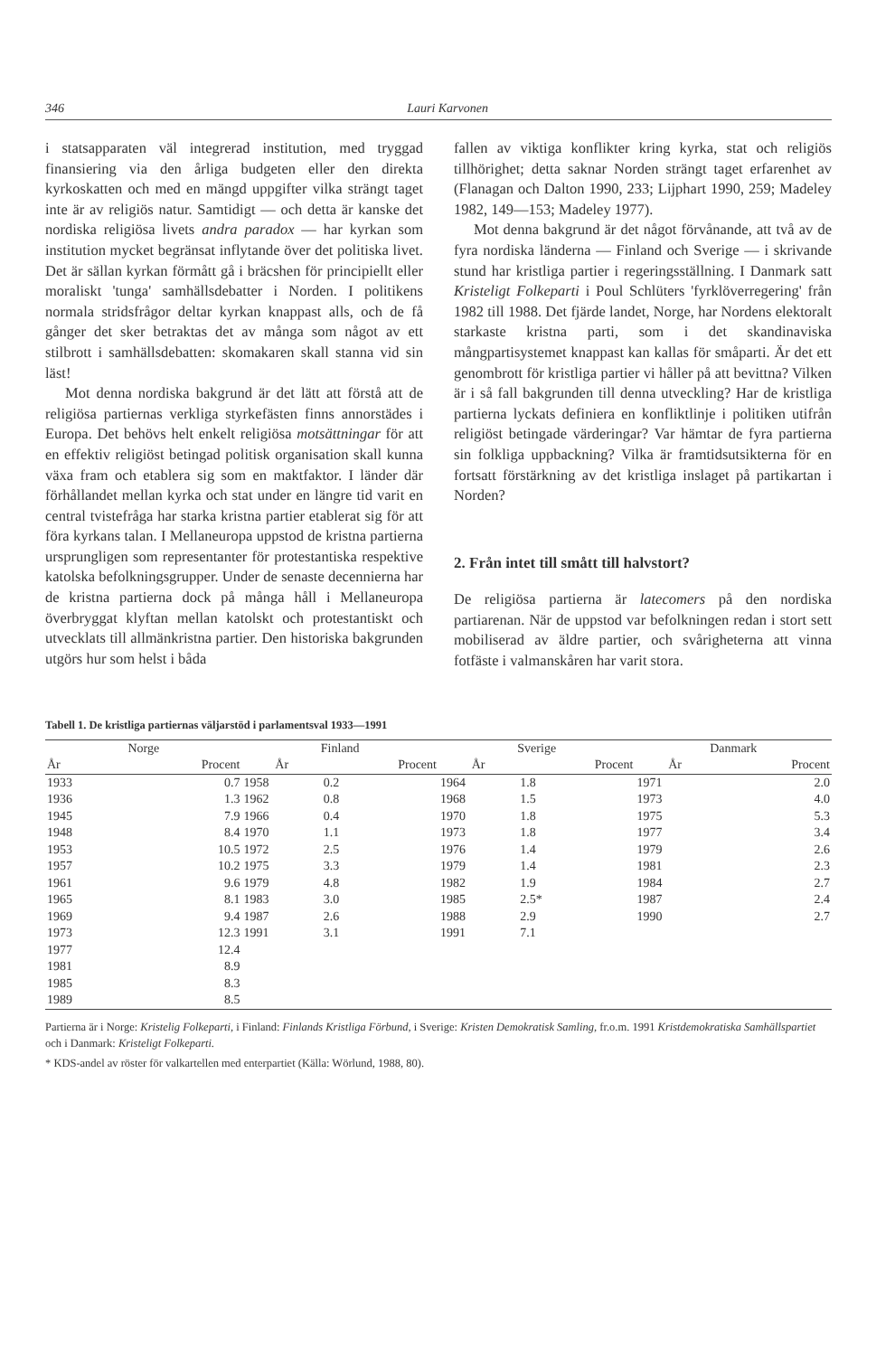346 Lauri Karvonen
i statsapparaten väl integrerad institution, med tryggad finansiering via den årliga budgeten eller den direkta kyrkoskatten och med en mängd uppgifter vilka strängt taget inte är av religiös natur. Samtidigt — och detta är kanske det nordiska religiösa livets andra paradox — har kyrkan som institution mycket begränsat inflytande över det politiska livet. Det är sällan kyrkan förmått gå i bräcshen för principiellt eller moraliskt 'tunga' samhällsdebatter i Norden. I politikens normala stridsfrågor deltar kyrkan knappast alls, och de få gånger det sker betraktas det av många som något av ett stilbrott i samhällsdebatten: skomakaren skall stanna vid sin läst!
Mot denna nordiska bakgrund är det lätt att förstå att de religiösa partiernas verkliga styrkefästen finns annorstädes i Europa. Det behövs helt enkelt religiösa motsättningar för att en effektiv religiöst betingad politisk organisation skall kunna växa fram och etablera sig som en maktfaktor. I länder där förhållandet mellan kyrka och stat under en längre tid varit en central tvistefråga har starka kristna partier etablerat sig för att föra kyrkans talan. I Mellaneuropa uppstod de kristna partierna ursprungligen som representanter för protestantiska respektive katolska befolkningsgrupper. Under de senaste decennierna har de kristna partierna dock på många håll i Mellaneuropa överbryggat klyftan mellan katolskt och protestantiskt och utvecklats till allmänkristna partier. Den historiska bakgrunden utgörs hur som helst i båda
fallen av viktiga konflikter kring kyrka, stat och religiös tillhörighet; detta saknar Norden strängt taget erfarenhet av (Flanagan och Dalton 1990, 233; Lijphart 1990, 259; Madeley 1982, 149—153; Madeley 1977).
Mot denna bakgrund är det något förvånande, att två av de fyra nordiska länderna — Finland och Sverige — i skrivande stund har kristliga partier i regeringsställning. I Danmark satt Kristeligt Folkeparti i Poul Schlüters 'fyrklöverregering' från 1982 till 1988. Det fjärde landet, Norge, har Nordens elektoralt starkaste kristna parti, som i det skandinaviska mångpartisystemet knappast kan kallas för småparti. Är det ett genombrott för kristliga partier vi håller på att bevittna? Vilken är i så fall bakgrunden till denna utveckling? Har de kristliga partierna lyckats definiera en konfliktlinje i politiken utifrån religiöst betingade värderingar? Var hämtar de fyra partierna sin folkliga uppbackning? Vilka är framtidsutsikterna för en fortsatt förstärkning av det kristliga inslaget på partikartan i Norden?
2. Från intet till smått till halvstort?
De religiösa partierna är latecomers på den nordiska partiarenan. När de uppstod var befolkningen redan i stort sett mobiliserad av äldre partier, och svårigheterna att vinna fotfäste i valmanskåren har varit stora.
Tabell 1. De kristliga partiernas väljarstöd i parlamentsval 1933—1991
| Norge | | Finland | | Sverige | | Danmark | |
| --- | --- | --- | --- | --- | --- | --- | --- |
| År | Procent | År | Procent | År | Procent | År | Procent |
| 1933 | 0.7 | 1958 | 0.2 | 1964 | 1.8 | 1971 | 2.0 |
| 1936 | 1.3 | 1962 | 0.8 | 1968 | 1.5 | 1973 | 4.0 |
| 1945 | 7.9 | 1966 | 0.4 | 1970 | 1.8 | 1975 | 5.3 |
| 1948 | 8.4 | 1970 | 1.1 | 1973 | 1.8 | 1977 | 3.4 |
| 1953 | 10.5 | 1972 | 2.5 | 1976 | 1.4 | 1979 | 2.6 |
| 1957 | 10.2 | 1975 | 3.3 | 1979 | 1.4 | 1981 | 2.3 |
| 1961 | 9.6 | 1979 | 4.8 | 1982 | 1.9 | 1984 | 2.7 |
| 1965 | 8.1 | 1983 | 3.0 | 1985 | 2.5* | 1987 | 2.4 |
| 1969 | 9.4 | 1987 | 2.6 | 1988 | 2.9 | 1990 | 2.7 |
| 1973 | 12.3 | 1991 | 3.1 | 1991 | 7.1 | | |
| 1977 | 12.4 | | | | | | |
| 1981 | 8.9 | | | | | | |
| 1985 | 8.3 | | | | | | |
| 1989 | 8.5 | | | | | | |
Partierna är i Norge: Kristelig Folkeparti, i Finland: Finlands Kristliga Förbund, i Sverige: Kristen Demokratisk Samling, fr.o.m. 1991 Kristdemokratiska Samhällspartiet och i Danmark: Kristeligt Folkeparti.
* KDS-andel av röster för valkartellen med enterpartiet (Källa: Wörlund, 1988, 80).